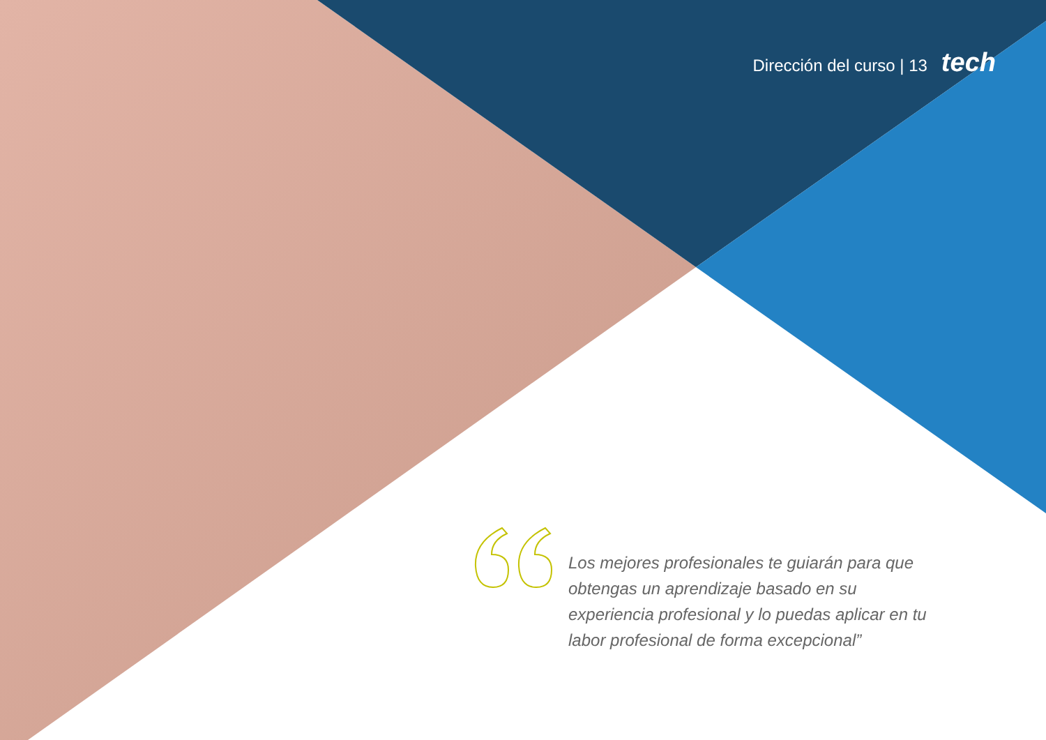Dirección del curso | 13 tech
Los mejores profesionales te guiarán para que obtengas un aprendizaje basado en su experiencia profesional y lo puedas aplicar en tu labor profesional de forma excepcional”